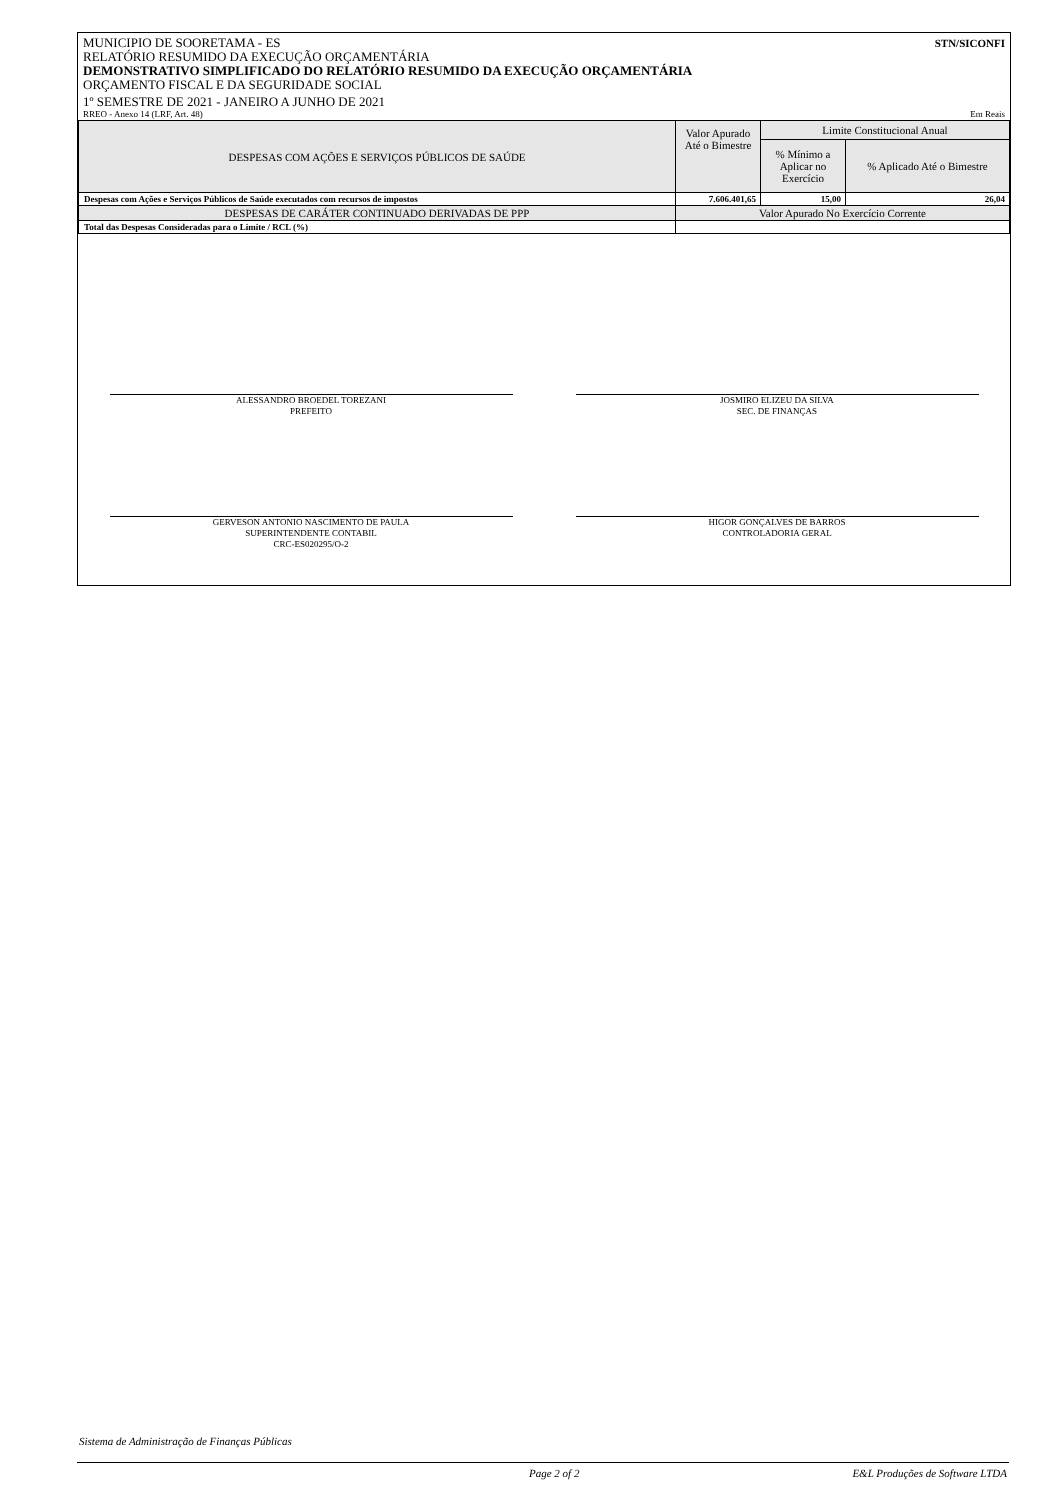MUNICIPIO DE SOORETAMA - ES STN/SICONFI
RELATÓRIO RESUMIDO DA EXECUÇÃO ORÇAMENTÁRIA
DEMONSTRATIVO SIMPLIFICADO DO RELATÓRIO RESUMIDO DA EXECUÇÃO ORÇAMENTÁRIA
ORÇAMENTO FISCAL E DA SEGURIDADE SOCIAL
1º SEMESTRE DE 2021 - JANEIRO A JUNHO DE 2021
RREO - Anexo 14 (LRF, Art. 48) Em Reais
| DESPESAS COM AÇÕES E SERVIÇOS PÚBLICOS DE SAÚDE | Valor Apurado Até o Bimestre | Limite Constitucional Anual | |
| | | % Mínimo a Aplicar no Exercício | % Aplicado Até o Bimestre |
| Despesas com Ações e Serviços Públicos de Saúde executados com recursos de impostos | 7.606.401,65 | 15,00 | 26,04 |
| DESPESAS DE CARÁTER CONTINUADO DERIVADAS DE PPP | Valor Apurado No Exercício Corrente | | |
| Total das Despesas Consideradas para o Limite / RCL (%) | | | |
ALESSANDRO BROEDEL TOREZANI
PREFEITO
JOSMIRO ELIZEU DA SILVA
SEC. DE FINANÇAS
GERVESON ANTONIO NASCIMENTO DE PAULA
SUPERINTENDENTE CONTABIL
CRC-ES020295/O-2
HIGOR GONÇALVES DE BARROS
CONTROLADORIA GERAL
Sistema de Administração de Finanças Públicas
Page 2 of 2 E&L Produções de Software LTDA